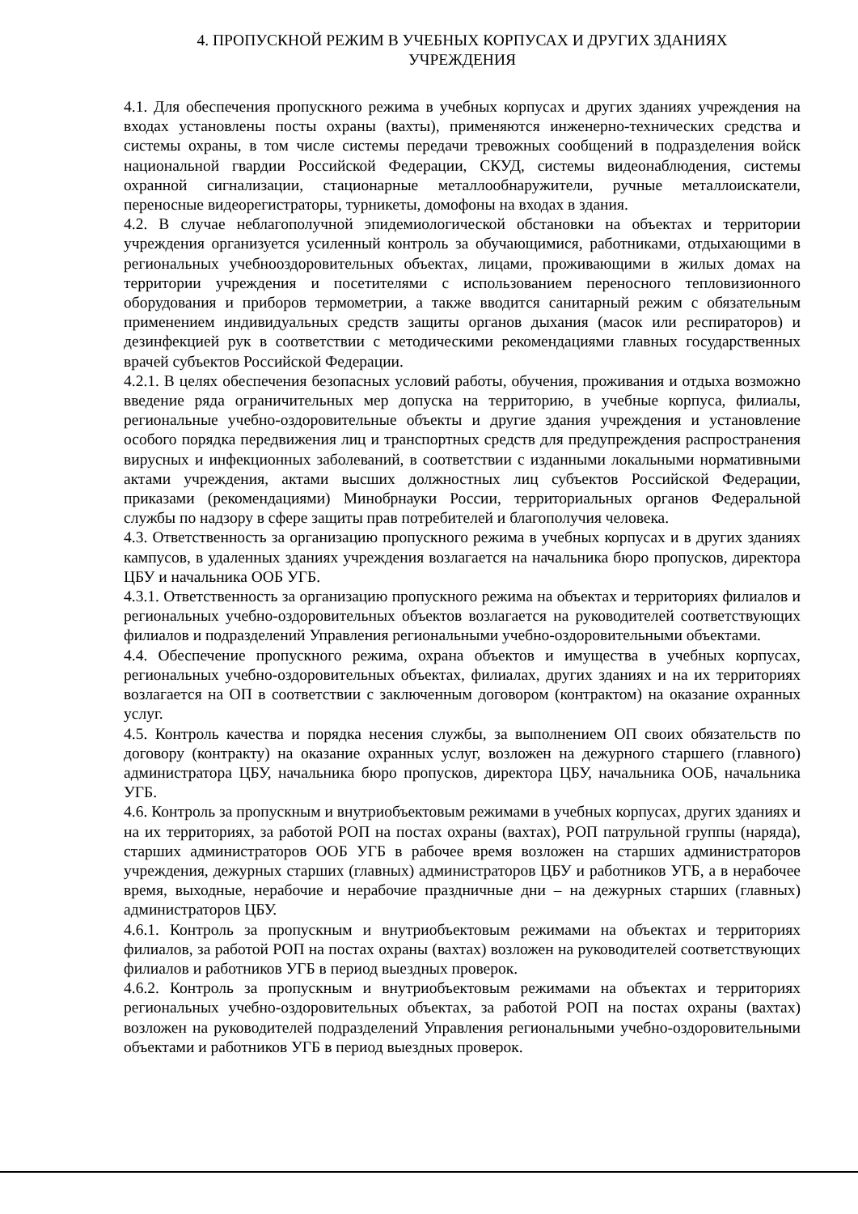4. ПРОПУСКНОЙ РЕЖИМ В УЧЕБНЫХ КОРПУСАХ И ДРУГИХ ЗДАНИЯХ
УЧРЕЖДЕНИЯ
4.1. Для обеспечения пропускного режима в учебных корпусах и других зданиях учреждения на входах установлены посты охраны (вахты), применяются инженерно-технических средства и системы охраны, в том числе системы передачи тревожных сообщений в подразделения войск национальной гвардии Российской Федерации, СКУД, системы видеонаблюдения, системы охранной сигнализации, стационарные металлообнаружители, ручные металлоискатели, переносные видеорегистраторы, турникеты, домофоны на входах в здания.
4.2. В случае неблагополучной эпидемиологической обстановки на объектах и территории учреждения организуется усиленный контроль за обучающимися, работниками, отдыхающими в региональных учебнооздоровительных объектах, лицами, проживающими в жилых домах на территории учреждения и посетителями с использованием переносного тепловизионного оборудования и приборов термометрии, а также вводится санитарный режим с обязательным применением индивидуальных средств защиты органов дыхания (масок или респираторов) и дезинфекцией рук в соответствии с методическими рекомендациями главных государственных врачей субъектов Российской Федерации.
4.2.1. В целях обеспечения безопасных условий работы, обучения, проживания и отдыха возможно введение ряда ограничительных мер допуска на территорию, в учебные корпуса, филиалы, региональные учебно-оздоровительные объекты и другие здания учреждения и установление особого порядка передвижения лиц и транспортных средств для предупреждения распространения вирусных и инфекционных заболеваний, в соответствии с изданными локальными нормативными актами учреждения, актами высших должностных лиц субъектов Российской Федерации, приказами (рекомендациями) Минобрнауки России, территориальных органов Федеральной службы по надзору в сфере защиты прав потребителей и благополучия человека.
4.3. Ответственность за организацию пропускного режима в учебных корпусах и в других зданиях кампусов, в удаленных зданиях учреждения возлагается на начальника бюро пропусков, директора ЦБУ и начальника ООБ УГБ.
4.3.1. Ответственность за организацию пропускного режима на объектах и территориях филиалов и региональных учебно-оздоровительных объектов возлагается на руководителей соответствующих филиалов и подразделений Управления региональными учебно-оздоровительными объектами.
4.4. Обеспечение пропускного режима, охрана объектов и имущества в учебных корпусах, региональных учебно-оздоровительных объектах, филиалах, других зданиях и на их территориях возлагается на ОП в соответствии с заключенным договором (контрактом) на оказание охранных услуг.
4.5. Контроль качества и порядка несения службы, за выполнением ОП своих обязательств по договору (контракту) на оказание охранных услуг, возложен на дежурного старшего (главного) администратора ЦБУ, начальника бюро пропусков, директора ЦБУ, начальника ООБ, начальника УГБ.
4.6. Контроль за пропускным и внутриобъектовым режимами в учебных корпусах, других зданиях и на их территориях, за работой РОП на постах охраны (вахтах), РОП патрульной группы (наряда), старших администраторов ООБ УГБ в рабочее время возложен на старших администраторов учреждения, дежурных старших (главных) администраторов ЦБУ и работников УГБ, а в нерабочее время, выходные, нерабочие и нерабочие праздничные дни – на дежурных старших (главных) администраторов ЦБУ.
4.6.1. Контроль за пропускным и внутриобъектовым режимами на объектах и территориях филиалов, за работой РОП на постах охраны (вахтах) возложен на руководителей соответствующих филиалов и работников УГБ в период выездных проверок.
4.6.2. Контроль за пропускным и внутриобъектовым режимами на объектах и территориях региональных учебно-оздоровительных объектах, за работой РОП на постах охраны (вахтах) возложен на руководителей подразделений Управления региональными учебно-оздоровительными объектами и работников УГБ в период выездных проверок.